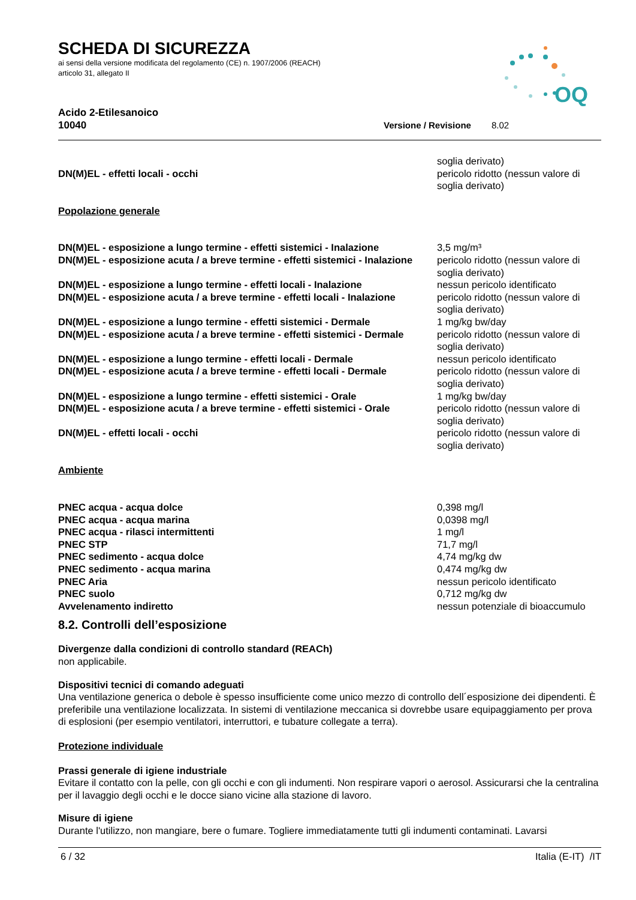SCHEDA DI SICUREZZA
ai sensi della versione modificata del regolamento (CE) n. 1907/2006 (REACH)
articolo 31, allegato II
OQ
Acido 2-Etilesanoico
10040 Versione / Revisione 8.02
| | soglia derivato) |
| DN(M)EL - effetti locali - occhi | pericolo ridotto (nessun valore di soglia derivato) |
Popolazione generale
| DN(M)EL - esposizione a lungo termine - effetti sistemici - Inalazione | 3,5 mg/m³ |
| DN(M)EL - esposizione acuta / a breve termine - effetti sistemici - Inalazione | pericolo ridotto (nessun valore di soglia derivato) |
| DN(M)EL - esposizione a lungo termine - effetti locali - Inalazione | nessun pericolo identificato |
| DN(M)EL - esposizione acuta / a breve termine - effetti locali - Inalazione | pericolo ridotto (nessun valore di soglia derivato) |
| DN(M)EL - esposizione a lungo termine - effetti sistemici - Dermale | 1 mg/kg bw/day |
| DN(M)EL - esposizione acuta / a breve termine - effetti sistemici - Dermale | pericolo ridotto (nessun valore di soglia derivato) |
| DN(M)EL - esposizione a lungo termine - effetti locali - Dermale | nessun pericolo identificato |
| DN(M)EL - esposizione acuta / a breve termine - effetti locali - Dermale | pericolo ridotto (nessun valore di soglia derivato) |
| DN(M)EL - esposizione a lungo termine - effetti sistemici - Orale | 1 mg/kg bw/day |
| DN(M)EL - esposizione acuta / a breve termine - effetti sistemici - Orale | pericolo ridotto (nessun valore di soglia derivato) |
| DN(M)EL - effetti locali - occhi | pericolo ridotto (nessun valore di soglia derivato) |
Ambiente
| PNEC acqua - acqua dolce | 0,398 mg/l |
| PNEC acqua - acqua marina | 0,0398 mg/l |
| PNEC acqua - rilasci intermittenti | 1 mg/l |
| PNEC STP | 71,7 mg/l |
| PNEC sedimento - acqua dolce | 4,74 mg/kg dw |
| PNEC sedimento - acqua marina | 0,474 mg/kg dw |
| PNEC Aria | nessun pericolo identificato |
| PNEC suolo | 0,712 mg/kg dw |
| Avvelenamento indiretto | nessun potenziale di bioaccumulo |
8.2. Controlli dell’esposizione
Divergenze dalla condizioni di controllo standard (REACh)
non applicabile.
Dispositivi tecnici di comando adeguati
Una ventilazione generica o debole è spesso insufficiente come unico mezzo di controllo dell´esposizione dei dipendenti. È preferibile una ventilazione localizzata. In sistemi di ventilazione meccanica si dovrebbe usare equipaggiamento per prova di esplosioni (per esempio ventilatori, interruttori, e tubature collegate a terra).
Protezione individuale
Prassi generale di igiene industriale
Evitare il contatto con la pelle, con gli occhi e con gli indumenti. Non respirare vapori o aerosol. Assicurarsi che la centralina per il lavaggio degli occhi e le docce siano vicine alla stazione di lavoro.
Misure di igiene
Durante l'utilizzo, non mangiare, bere o fumare. Togliere immediatamente tutti gli indumenti contaminati. Lavarsi
6 / 32 Italia (E-IT) /IT